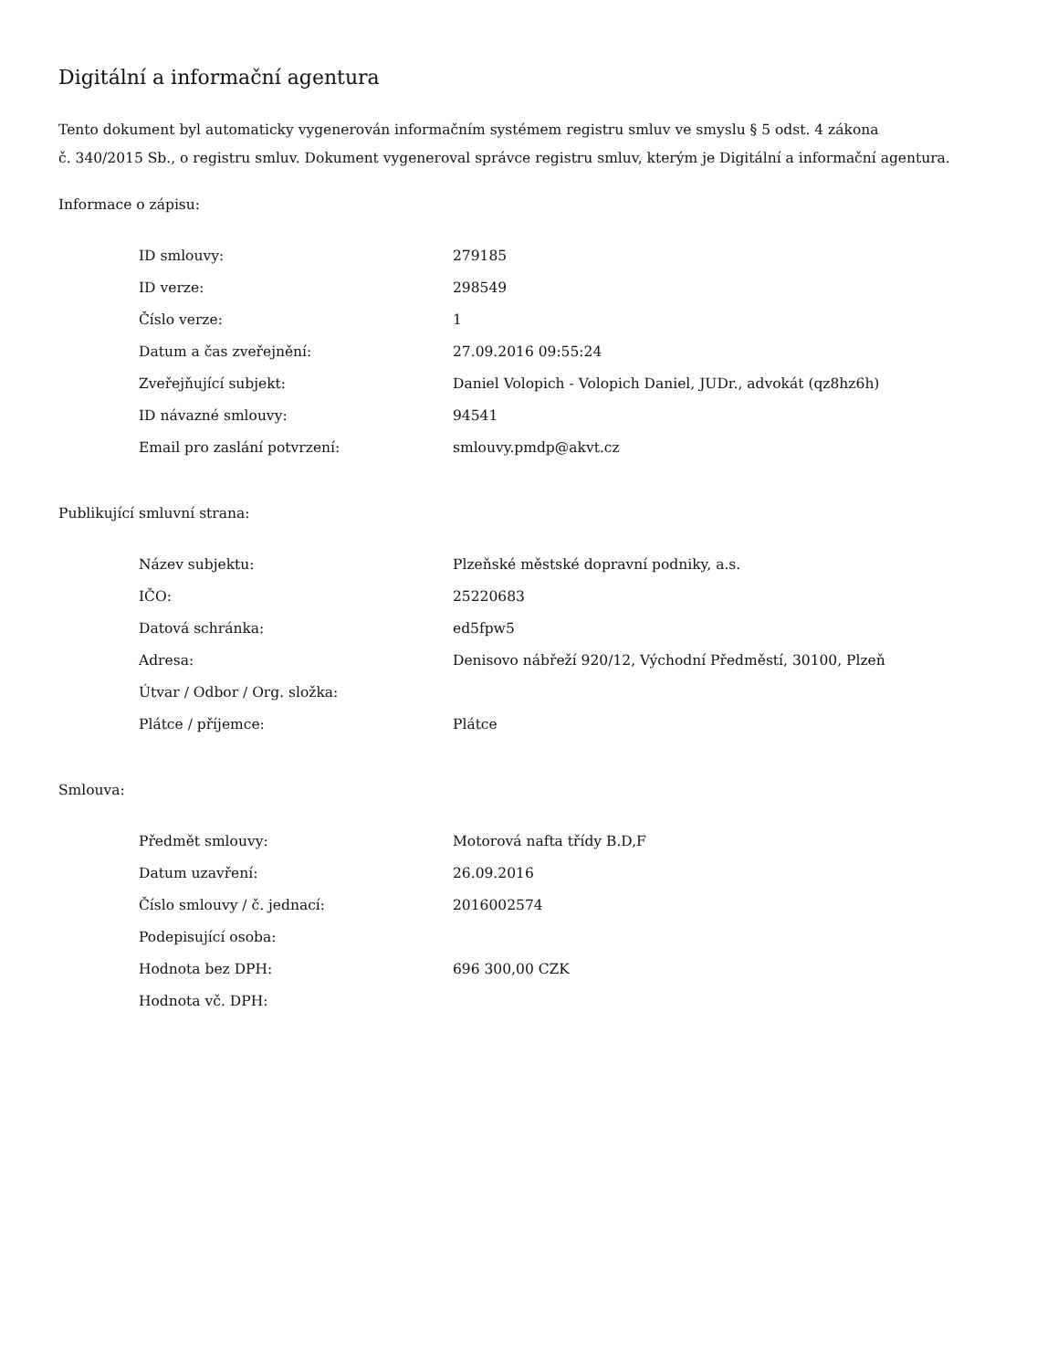Digitální a informační agentura
Tento dokument byl automaticky vygenerován informačním systémem registru smluv ve smyslu § 5 odst. 4 zákona
č. 340/2015 Sb., o registru smluv. Dokument vygeneroval správce registru smluv, kterým je Digitální a informační agentura.
Informace o zápisu:
| ID smlouvy: | 279185 |
| ID verze: | 298549 |
| Číslo verze: | 1 |
| Datum a čas zveřejnění: | 27.09.2016 09:55:24 |
| Zveřejňující subjekt: | Daniel Volopich - Volopich Daniel, JUDr., advokát (qz8hz6h) |
| ID návazné smlouvy: | 94541 |
| Email pro zaslání potvrzení: | smlouvy.pmdp@akvt.cz |
Publikující smluvní strana:
| Název subjektu: | Plzeňské městské dopravní podniky, a.s. |
| IČO: | 25220683 |
| Datová schránka: | ed5fpw5 |
| Adresa: | Denisovo nábřeží 920/12, Východní Předměstí, 30100, Plzeň |
| Útvar / Odbor / Org. složka: | |
| Plátce / příjemce: | Plátce |
Smlouva:
| Předmět smlouvy: | Motorová nafta třídy B.D,F |
| Datum uzavření: | 26.09.2016 |
| Číslo smlouvy / č. jednací: | 2016002574 |
| Podepisující osoba: | |
| Hodnota bez DPH: | 696 300,00 CZK |
| Hodnota vč. DPH: | |